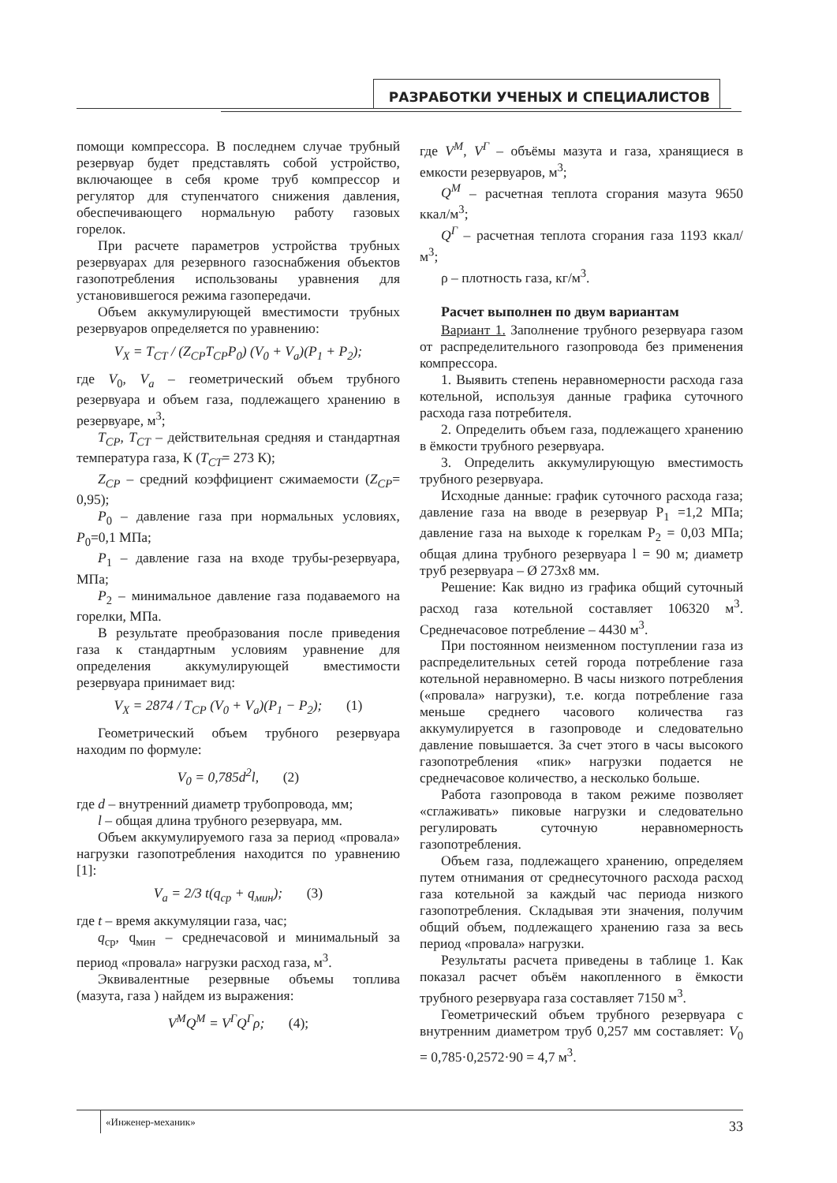РАЗРАБОТКИ УЧЕНЫХ И СПЕЦИАЛИСТОВ
помощи компрессора. В последнем случае трубный резервуар будет представлять собой устройство, включающее в себя кроме труб компрессор и регулятор для ступенчатого снижения давления, обеспечивающего нормальную работу газовых горелок.
При расчете параметров устройства трубных резервуарах для резервного газоснабжения объектов газопотребления использованы уравнения для установившегося режима газопередачи.
Объем аккумулирующей вместимости трубных резервуаров определяется по уравнению:
V<sub>X</sub> = T<sub>CT</sub> / (Z<sub>CP</sub>T<sub>CP</sub>P<sub>0</sub>) (V<sub>0</sub> + V<sub>a</sub>)(P<sub>1</sub> + P<sub>2</sub>);
где V<sub>0</sub>, V<sub>a</sub> – геометрический объем трубного резервуара и объем газа, подлежащего хранению в резервуаре, м<sup>3</sup>;
T<sub>CP</sub>, T<sub>CT</sub> – действительная средняя и стандартная температура газа, К (T<sub>CT</sub>= 273 К);
Z<sub>CP</sub> – средний коэффициент сжимаемости (Z<sub>CP</sub>= 0,95);
P<sub>0</sub> – давление газа при нормальных условиях, P<sub>0</sub>=0,1 МПа;
P<sub>1</sub> – давление газа на входе трубы-резервуара, МПа;
P<sub>2</sub> – минимальное давление газа подаваемого на горелки, МПа.
В результате преобразования после приведения газа к стандартным условиям уравнение для определения аккумулирующей вместимости резервуара принимает вид:
V<sub>X</sub> = 2874 / T<sub>CP</sub> (V<sub>0</sub> + V<sub>a</sub>)(P<sub>1</sub> − P<sub>2</sub>); (1)
Геометрический объем трубного резервуара находим по формуле:
V<sub>0</sub> = 0,785d<sup>2</sup>l, (2)
где d – внутренний диаметр трубопровода, мм;
l – общая длина трубного резервуара, мм.
Объем аккумулируемого газа за период «провала» нагрузки газопотребления находится по уравнению [1]:
V<sub>a</sub> = 2/3 t(q<sub>ср</sub> + q<sub>мин</sub>); (3)
где t – время аккумуляции газа, час;
q<sub>ср</sub>, q<sub>мин</sub> – среднечасовой и минимальный за период «провала» нагрузки расход газа, м<sup>3</sup>.
Эквивалентные резервные объемы топлива (мазута, газа ) найдем из выражения:
V<sup>M</sup>Q<sup>M</sup> = V<sup>Г</sup>Q<sup>Г</sup>ρ; (4);
где V<sup>M</sup>, V<sup>Г</sup> – объёмы мазута и газа, хранящиеся в емкости резервуаров, м<sup>3</sup>;
Q<sup>M</sup> – расчетная теплота сгорания мазута 9650 ккал/м<sup>3</sup>;
Q<sup>Г</sup> – расчетная теплота сгорания газа 1193 ккал/м<sup>3</sup>;
ρ – плотность газа, кг/м<sup>3</sup>.
Расчет выполнен по двум вариантам
Вариант 1. Заполнение трубного резервуара газом от распределительного газопровода без применения компрессора.
1. Выявить степень неравномерности расхода газа котельной, используя данные графика суточного расхода газа потребителя.
2. Определить объем газа, подлежащего хранению в ёмкости трубного резервуара.
3. Определить аккумулирующую вместимость трубного резервуара.
Исходные данные: график суточного расхода газа; давление газа на вводе в резервуар P<sub>1</sub> =1,2 МПа; давление газа на выходе к горелкам P<sub>2</sub> = 0,03 МПа; общая длина трубного резервуара l = 90 м; диаметр труб резервуара – Ø 273х8 мм.
Решение: Как видно из графика общий суточный расход газа котельной составляет 106320 м<sup>3</sup>. Среднечасовое потребление – 4430 м<sup>3</sup>.
При постоянном неизменном поступлении газа из распределительных сетей города потребление газа котельной неравномерно. В часы низкого потребления («провала» нагрузки), т.е. когда потребление газа меньше среднего часового количества газ аккумулируется в газопроводе и следовательно давление повышается. За счет этого в часы высокого газопотребления «пик» нагрузки подается не среднечасовое количество, а несколько больше.
Работа газопровода в таком режиме позволяет «сглаживать» пиковые нагрузки и следовательно регулировать суточную неравномерность газопотребления.
Объем газа, подлежащего хранению, определяем путем отнимания от среднесуточного расхода расход газа котельной за каждый час периода низкого газопотребления. Складывая эти значения, получим общий объем, подлежащего хранению газа за весь период «провала» нагрузки.
Результаты расчета приведены в таблице 1. Как показал расчет объём накопленного в ёмкости трубного резервуара газа составляет 7150 м<sup>3</sup>.
Геометрический объем трубного резервуара с внутренним диаметром труб 0,257 мм составляет: V<sub>0</sub> = 0,785·0,2572·90 = 4,7 м<sup>3</sup>.
«Инженер-механик»
33